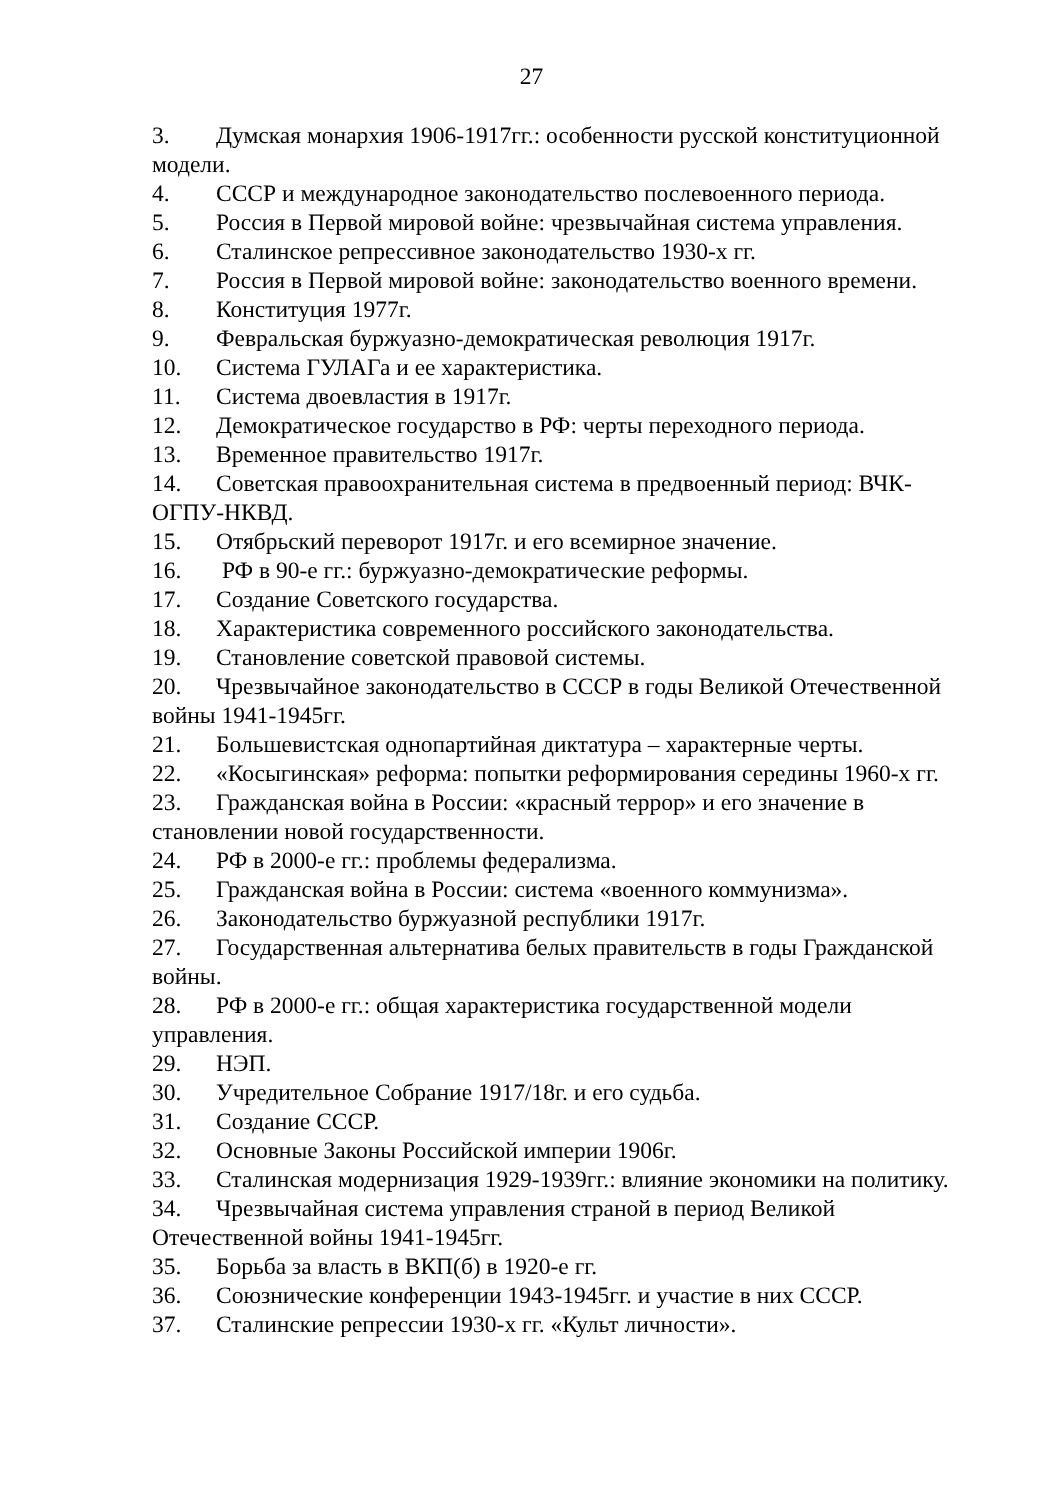27
3. Думская монархия 1906-1917гг.: особенности русской конституционной модели.
4. СССР и международное законодательство послевоенного периода.
5. Россия в Первой мировой войне: чрезвычайная система управления.
6. Сталинское репрессивное законодательство 1930-х гг.
7. Россия в Первой мировой войне: законодательство военного времени.
8. Конституция 1977г.
9. Февральская буржуазно-демократическая революция 1917г.
10. Система ГУЛАГа и ее характеристика.
11. Система двоевластия в 1917г.
12. Демократическое государство в РФ: черты переходного периода.
13. Временное правительство 1917г.
14. Советская правоохранительная система в предвоенный период: ВЧК-ОГПУ-НКВД.
15. Отябрьский переворот 1917г. и его всемирное значение.
16. РФ в 90-е гг.: буржуазно-демократические реформы.
17. Создание Советского государства.
18. Характеристика современного российского законодательства.
19. Становление советской правовой системы.
20. Чрезвычайное законодательство в СССР в годы Великой Отечественной войны 1941-1945гг.
21. Большевистская однопартийная диктатура – характерные черты.
22. «Косыгинская» реформа: попытки реформирования середины 1960-х гг.
23. Гражданская война в России: «красный террор» и его значение в становлении новой государственности.
24. РФ в 2000-е гг.: проблемы федерализма.
25. Гражданская война в России: система «военного коммунизма».
26. Законодательство буржуазной республики 1917г.
27. Государственная альтернатива белых правительств в годы Гражданской войны.
28. РФ в 2000-е гг.: общая характеристика государственной модели управления.
29. НЭП.
30. Учредительное Собрание 1917/18г. и его судьба.
31. Создание СССР.
32. Основные Законы Российской империи 1906г.
33. Сталинская модернизация 1929-1939гг.: влияние экономики на политику.
34. Чрезвычайная система управления страной в период Великой Отечественной войны 1941-1945гг.
35. Борьба за власть в ВКП(б) в 1920-е гг.
36. Союзнические конференции 1943-1945гг. и участие в них СССР.
37. Сталинские репрессии 1930-х гг. «Культ личности».